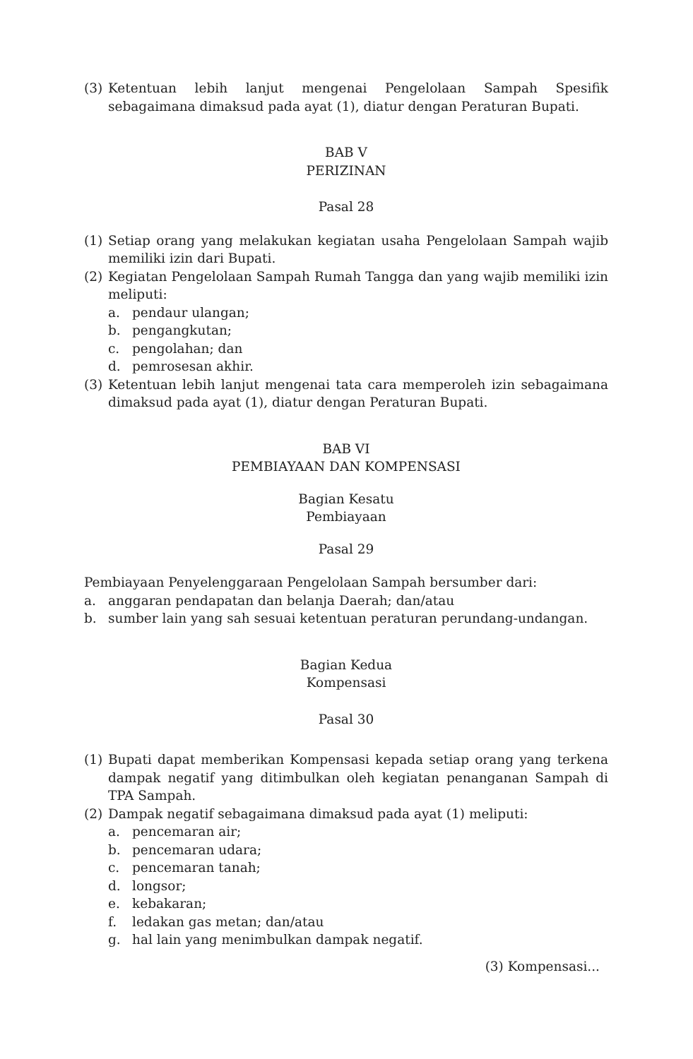(3) Ketentuan lebih lanjut mengenai Pengelolaan Sampah Spesifik sebagaimana dimaksud pada ayat (1), diatur dengan Peraturan Bupati.
BAB V
PERIZINAN
Pasal 28
(1) Setiap orang yang melakukan kegiatan usaha Pengelolaan Sampah wajib memiliki izin dari Bupati.
(2) Kegiatan Pengelolaan Sampah Rumah Tangga dan yang wajib memiliki izin meliputi:
a. pendaur ulangan;
b. pengangkutan;
c. pengolahan; dan
d. pemrosesan akhir.
(3) Ketentuan lebih lanjut mengenai tata cara memperoleh izin sebagaimana dimaksud pada ayat (1), diatur dengan Peraturan Bupati.
BAB VI
PEMBIAYAAN DAN KOMPENSASI
Bagian Kesatu
Pembiayaan
Pasal 29
Pembiayaan Penyelenggaraan Pengelolaan Sampah bersumber dari:
a. anggaran pendapatan dan belanja Daerah; dan/atau
b. sumber lain yang sah sesuai ketentuan peraturan perundang-undangan.
Bagian Kedua
Kompensasi
Pasal 30
(1) Bupati dapat memberikan Kompensasi kepada setiap orang yang terkena dampak negatif yang ditimbulkan oleh kegiatan penanganan Sampah di TPA Sampah.
(2) Dampak negatif sebagaimana dimaksud pada ayat (1) meliputi:
a. pencemaran air;
b. pencemaran udara;
c. pencemaran tanah;
d. longsor;
e. kebakaran;
f. ledakan gas metan; dan/atau
g. hal lain yang menimbulkan dampak negatif.
(3) Kompensasi...